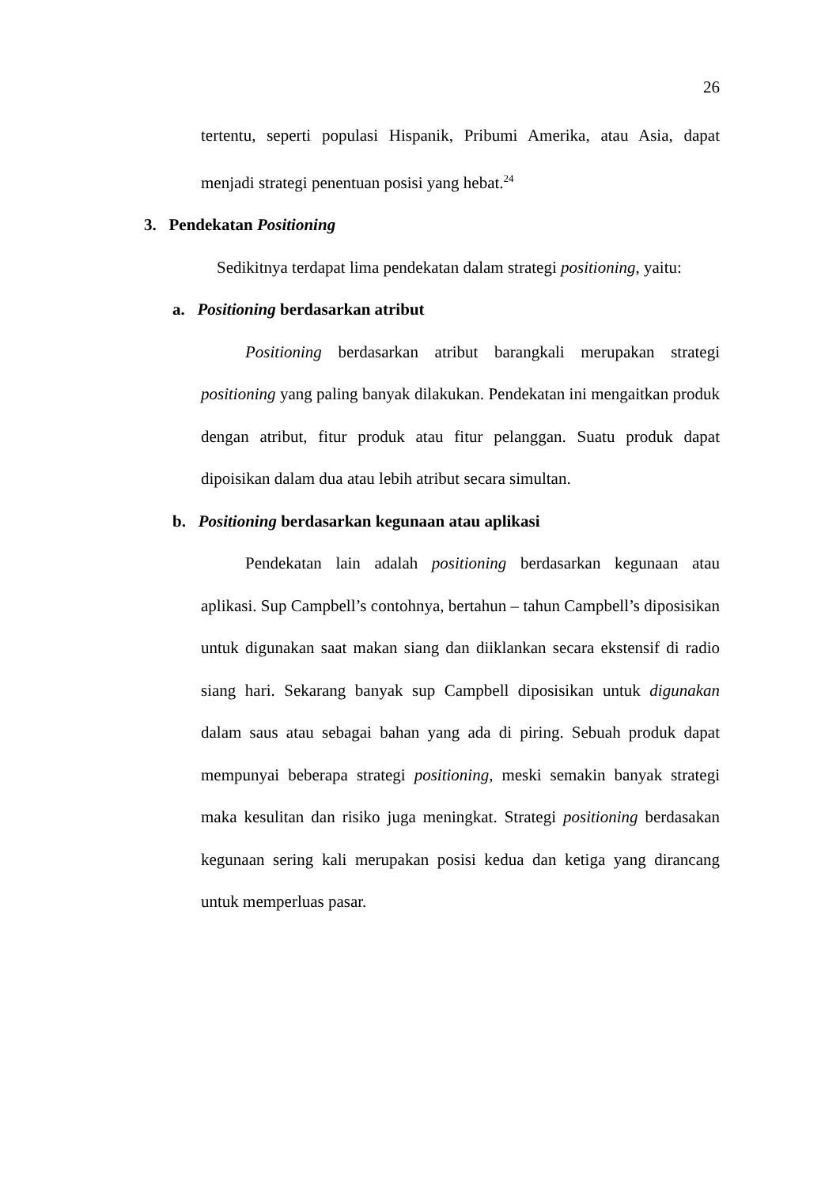26
tertentu, seperti populasi Hispanik, Pribumi Amerika, atau Asia, dapat menjadi strategi penentuan posisi yang hebat.<sup>24</sup>
3. Pendekatan Positioning
Sedikitnya terdapat lima pendekatan dalam strategi positioning, yaitu:
a. Positioning berdasarkan atribut
Positioning berdasarkan atribut barangkali merupakan strategi positioning yang paling banyak dilakukan. Pendekatan ini mengaitkan produk dengan atribut, fitur produk atau fitur pelanggan. Suatu produk dapat dipoisikan dalam dua atau lebih atribut secara simultan.
b. Positioning berdasarkan kegunaan atau aplikasi
Pendekatan lain adalah positioning berdasarkan kegunaan atau aplikasi. Sup Campbell’s contohnya, bertahun – tahun Campbell’s diposisikan untuk digunakan saat makan siang dan diiklankan secara ekstensif di radio siang hari. Sekarang banyak sup Campbell diposisikan untuk digunakan dalam saus atau sebagai bahan yang ada di piring. Sebuah produk dapat mempunyai beberapa strategi positioning, meski semakin banyak strategi maka kesulitan dan risiko juga meningkat. Strategi positioning berdasakan kegunaan sering kali merupakan posisi kedua dan ketiga yang dirancang untuk memperluas pasar.